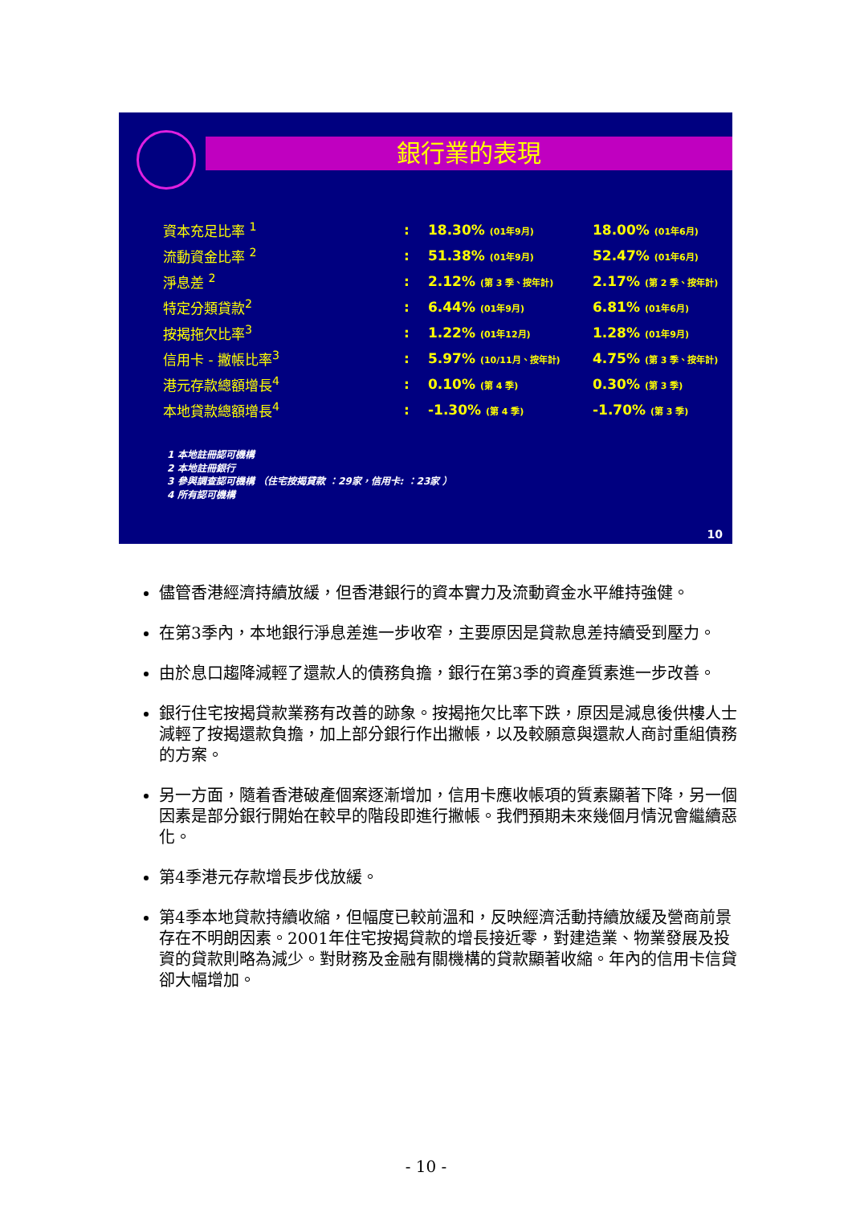銀行業的表現
| 資本充足比率 <sup>1</sup> | : | 18.30% (01年9月) | 18.00% (01年6月) |
| 流動資金比率 <sup>2</sup> | : | 51.38% (01年9月) | 52.47% (01年6月) |
| 淨息差 <sup>2</sup> | : | 2.12% (第 3 季、按年計) | 2.17% (第 2 季、按年計) |
| 特定分類貸款<sup>2</sup> | : | 6.44% (01年9月) | 6.81% (01年6月) |
| 按揭拖欠比率<sup>3</sup> | : | 1.22% (01年12月) | 1.28% (01年9月) |
| 信用卡 - 撇帳比率<sup>3</sup> | : | 5.97% (10/11月、按年計) | 4.75% (第 3 季、按年計) |
| 港元存款總額增長<sup>4</sup> | : | 0.10% (第 4 季) | 0.30% (第 3 季) |
| 本地貸款總額增長<sup>4</sup> | : | -1.30% (第 4 季) | -1.70% (第 3 季) |
1 本地註冊認可機構
2 本地註冊銀行
3 參與調查認可機構 （住宅按揭貸款 ：29家，信用卡: ：23家 ）
4 所有認可機構
10
儘管香港經濟持續放緩，但香港銀行的資本實力及流動資金水平維持強健。
在第3季內，本地銀行淨息差進一步收窄，主要原因是貸款息差持續受到壓力。
由於息口趨降減輕了還款人的債務負擔，銀行在第3季的資產質素進一步改善。
銀行住宅按揭貸款業務有改善的跡象。按揭拖欠比率下跌，原因是減息後供樓人士減輕了按揭還款負擔，加上部分銀行作出撇帳，以及較願意與還款人商討重組債務的方案。
另一方面，隨着香港破產個案逐漸增加，信用卡應收帳項的質素顯著下降，另一個因素是部分銀行開始在較早的階段即進行撇帳。我們預期未來幾個月情況會繼續惡化。
第4季港元存款增長步伐放緩。
第4季本地貸款持續收縮，但幅度已較前溫和，反映經濟活動持續放緩及營商前景存在不明朗因素。2001年住宅按揭貸款的增長接近零，對建造業、物業發展及投資的貸款則略為減少。對財務及金融有關機構的貸款顯著收縮。年內的信用卡信貸卻大幅增加。
- 10 -